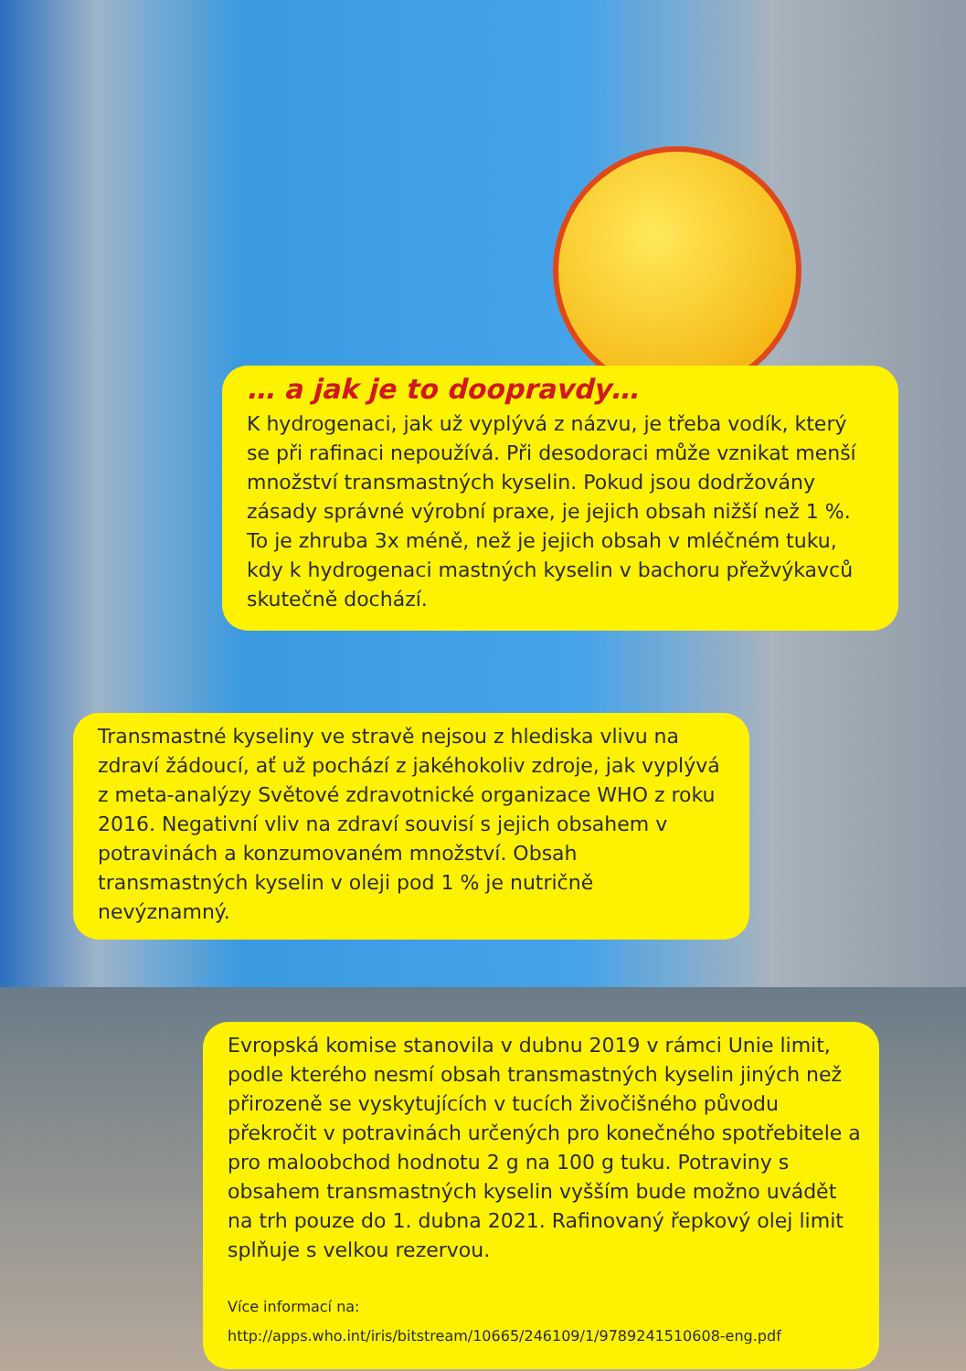… a jak je to doopravdy…
K hydrogenaci, jak už vyplývá z názvu, je třeba vodík, který se při rafinaci nepoužívá. Při desodoraci může vznikat menší množství transmastných kyselin. Pokud jsou dodržovány zásady správné výrobní praxe, je jejich obsah nižší než 1 %. To je zhruba 3x méně, než je jejich obsah v mléčném tuku, kdy k hydrogenaci mastných kyselin v bachoru přežvýkavců skutečně dochází.
Transmastné kyseliny ve stravě nejsou z hlediska vlivu na zdraví žádoucí, ať už pochází z jakéhokoliv zdroje, jak vyplývá z meta-analýzy Světové zdravotnické organizace WHO z roku 2016. Negativní vliv na zdraví souvisí s jejich obsahem v potravinách a konzumovaném množství. Obsah transmastných kyselin v oleji pod 1 % je nutričně nevýznamný.
Evropská komise stanovila v dubnu 2019 v rámci Unie limit, podle kterého nesmí obsah transmastných kyselin jiných než přirozeně se vyskytujících v tucích živočišného původu překročit v potravinách určených pro konečného spotřebitele a pro maloobchod hodnotu 2 g na 100 g tuku. Potraviny s obsahem transmastných kyselin vyšším bude možno uvádět na trh pouze do 1. dubna 2021. Rafinovaný řepkový olej limit splňuje s velkou rezervou.
Více informací na: http://apps.who.int/iris/bitstream/10665/246109/1/9789241510608-eng.pdf